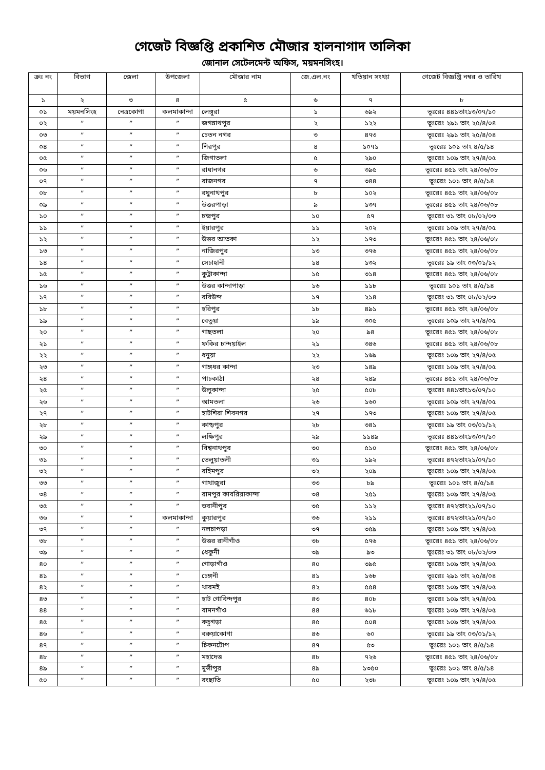গেজেট বিজ্ঞপ্তি প্রকাশিত মৌজার হালনাগাদ তালিকা
জোনাল সেটেলমেন্ট অফিস, ময়মনসিংহ।
| ক্রঃ নং | বিভাগ | জেলা | উপজেলা | মৌজার নাম | জে.এল.নং | খতিয়ান সংখ্যা | গেজেট বিজ্ঞপ্তি নম্বর ও তারিখ |
| --- | --- | --- | --- | --- | --- | --- | --- |
| ১ | ২ | ৩ | ৪ | ৫ | ৬ | ৭ | ৮ |
| ০১ | ময়মনসিংহ | নেত্রকোণা | কলমাকান্দা | লেঙ্গুরা | ১ | ৬৯২ | ভূঃরেঃ ৪৪১তাং১৩/০৭/১০ |
| ০২ | ” | ” | ” | জগন্নাথপুর | ২ | ১২২ | ভূঃরেঃ ২৯১ তাং ২৫/৪/০৪ |
| ০৩ | ” | ” | ” | চেতন নগর | ৩ | ৪৭৩ | ভূঃরেঃ ২৯১ তাং ২৫/৪/০৪ |
| ০৪ | ” | ” | ” | শিরপুর | ৪ | ১০৭১ | ভূঃরেঃ ১০১ তাং ৪/৫/১৪ |
| ০৫ | ” | ” | ” | জিগাতলা | ৫ | ২৯০ | ভূঃরেঃ ১০৯ তাং ২৭/৪/০৫ |
| ০৬ | ” | ” | ” | রাধানগর | ৬ | ৩৯৫ | ভূঃরেঃ ৪৫১ তাং ২৪/০৬/০৮ |
| ০৭ | ” | ” | ” | রাজনগর | ৭ | ৩৪৪ | ভূঃরেঃ ১০১ তাং ৪/৫/১৪ |
| ০৮ | ” | ” | ” | রঘুনাথপুর | ৮ | ১০২ | ভূঃরেঃ ৪৫১ তাং ২৪/০৬/০৮ |
| ০৯ | ” | ” | ” | উত্তরপাড়া | ৯ | ১৩৭ | ভূঃরেঃ ৪৫১ তাং ২৪/০৬/০৮ |
| ১০ | ” | ” | ” | চন্দ্রপুর | ১০ | ৫৭ | ভূঃরেঃ ৩১ তাং ০৮/০২/০৩ |
| ১১ | ” | ” | ” | ইয়ারপুর | ১১ | ২০২ | ভূঃরেঃ ১০৯ তাং ২৭/৪/০৫ |
| ১২ | ” | ” | ” | উত্তর আতকা | ১২ | ১৭৩ | ভূঃরেঃ ৪৫১ তাং ২৪/০৬/০৮ |
| ১৩ | ” | ” | ” | নাজিরপুর | ১৩ | ৩৭৬ | ভূঃরেঃ ৪৫১ তাং ২৪/০৬/০৮ |
| ১৪ | ” | ” | ” | সেচাহানী | ১৪ | ১৩২ | ভূঃরেঃ ১৯ তাং ০৩/০১/১২ |
| ১৫ | ” | ” | ” | কুট্রাকান্দা | ১৫ | ৩১৪ | ভূঃরেঃ ৪৫১ তাং ২৪/০৬/০৮ |
| ১৬ | ” | ” | ” | উত্তর কান্দাপাড়া | ১৬ | ১১৮ | ভূঃরেঃ ১০১ তাং ৪/৫/১৪ |
| ১৭ | ” | ” | ” | রবিউন্দ | ১৭ | ২১৪ | ভূঃরেঃ ৩১ তাং ০৮/০২/০৩ |
| ১৮ | ” | ” | ” | হরিপুর | ১৮ | ৪৯১ | ভূঃরেঃ ৪৫১ তাং ২৪/০৬/০৮ |
| ১৯ | ” | ” | ” | বেতুয়া | ১৯ | ৩০৫ | ভূঃরেঃ ১০৯ তাং ২৭/৪/০৫ |
| ২০ | ” | ” | ” | গাছতলা | ২০ | ৯৪ | ভূঃরেঃ ৪৫১ তাং ২৪/০৬/০৮ |
| ২১ | ” | ” | ” | ফকির চান্দয়াইল | ২১ | ৩৪৬ | ভূঃরেঃ ৪৫১ তাং ২৪/০৬/০৮ |
| ২২ | ” | ” | ” | ধনুয়া | ২২ | ১৬৯ | ভূঃরেঃ ১০৯ তাং ২৭/৪/০৫ |
| ২৩ | ” | ” | ” | গাঙ্গধর কান্দা | ২৩ | ১৪৯ | ভূঃরেঃ ১০৯ তাং ২৭/৪/০৫ |
| ২৪ | ” | ” | ” | পাচকাঠা | ২৪ | ২৪৯ | ভূঃরেঃ ৪৫১ তাং ২৪/০৬/০৮ |
| ২৫ | ” | ” | ” | উলুকান্দা | ২৫ | ৫০৮ | ভূঃরেঃ ৪৪১তাং১৩/০৭/১০ |
| ২৬ | ” | ” | ” | আমতলা | ২৬ | ১৬০ | ভূঃরেঃ ১০৯ তাং ২৭/৪/০৫ |
| ২৭ | ” | ” | ” | হাটশিরা শিবনগর | ২৭ | ১৭৩ | ভূঃরেঃ ১০৯ তাং ২৭/৪/০৫ |
| ২৮ | ” | ” | ” | কান্ড়পুর | ২৮ | ৩৪১ | ভূঃরেঃ ১৯ তাং ০৩/০১/১২ |
| ২৯ | ” | ” | ” | লক্ষিপুর | ২৯ | ১১৪৯ | ভূঃরেঃ ৪৪১তাং১৩/০৭/১০ |
| ৩০ | ” | ” | ” | বিশ্বনাথপুর | ৩০ | ৫১০ | ভূঃরেঃ ৪৫১ তাং ২৪/০৬/০৮ |
| ৩১ | ” | ” | ” | ভেলুয়াতলী | ৩১ | ১৯২ | ভূঃরেঃ ৪৭২তাং২১/০৭/১০ |
| ৩২ | ” | ” | ” | রহিমপুর | ৩২ | ২০৯ | ভূঃরেঃ ১০৯ তাং ২৭/৪/০৫ |
| ৩৩ | ” | ” | ” | গাখাজুরা | ৩৩ | ৮৯ | ভূঃরেঃ ১০১ তাং ৪/৫/১৪ |
| ৩৪ | ” | ” | ” | রামপুর কাবরিয়াকান্দা | ৩৪ | ২৫১ | ভূঃরেঃ ১০৯ তাং ২৭/৪/০৫ |
| ৩৫ | ” | ” | ” | ভবানীপুর | ৩৫ | ১১২ | ভূঃরেঃ ৪৭২তাং২১/০৭/১০ |
| ৩৬ | ” | ” | কলমাকান্দা | কুয়ারপুর | ৩৬ | ২১১ | ভূঃরেঃ ৪৭২তাং২১/০৭/১০ |
| ৩৭ | ” | ” | ” | নলচাপড়া | ৩৭ | ৩৫৯ | ভূঃরেঃ ১০৯ তাং ২৭/৪/০৫ |
| ৩৮ | ” | ” | ” | উত্তর রানীগাঁও | ৩৮ | ৫৭৬ | ভূঃরেঃ ৪৫১ তাং ২৪/০৬/০৮ |
| ৩৯ | ” | ” | ” | ধেকুনী | ৩৯ | ৯৩ | ভূঃরেঃ ৩১ তাং ০৮/০২/০৩ |
| ৪০ | ” | ” | ” | গোড়াগাঁও | ৪০ | ৩৯৫ | ভূঃরেঃ ১০৯ তাং ২৭/৪/০৫ |
| ৪১ | ” | ” | ” | চেঙ্গনী | ৪১ | ১৬৮ | ভূঃরেঃ ২৯১ তাং ২৫/৪/০৪ |
| ৪২ | ” | ” | ” | খারমই | ৪২ | ৫৫৪ | ভূঃরেঃ ১০৯ তাং ২৭/৪/০৫ |
| ৪৩ | ” | ” | ” | হাট গোবিন্দপুর | ৪৩ | ৪০৮ | ভূঃরেঃ ১০৯ তাং ২৭/৪/০৫ |
| ৪৪ | ” | ” | ” | বামনগাঁও | ৪৪ | ৬১৮ | ভূঃরেঃ ১০৯ তাং ২৭/৪/০৫ |
| ৪৫ | ” | ” | ” | কচুগড়া | ৪৫ | ৫০৪ | ভূঃরেঃ ১০৯ তাং ২৭/৪/০৫ |
| ৪৬ | ” | ” | ” | বরুয়াকোণা | ৪৬ | ৬০ | ভূঃরেঃ ১৯ তাং ০৩/০১/১২ |
| ৪৭ | ” | ” | ” | চিকনটোপ | ৪৭ | ৫৩ | ভূঃরেঃ ১০১ তাং ৪/৫/১৪ |
| ৪৮ | ” | ” | ” | মহাদেত্ত | ৪৮ | ৭২৬ | ভূঃরেঃ ৪৫১ তাং ২৪/০৬/০৮ |
| ৪৯ | ” | ” | ” | মুন্সীপুর | ৪৯ | ১৩৫০ | ভূঃরেঃ ১০১ তাং ৪/৫/১৪ |
| ৫০ | ” | ” | ” | রংছাতি | ৫০ | ২৩৮ | ভূঃরেঃ ১০৯ তাং ২৭/৪/০৫ |